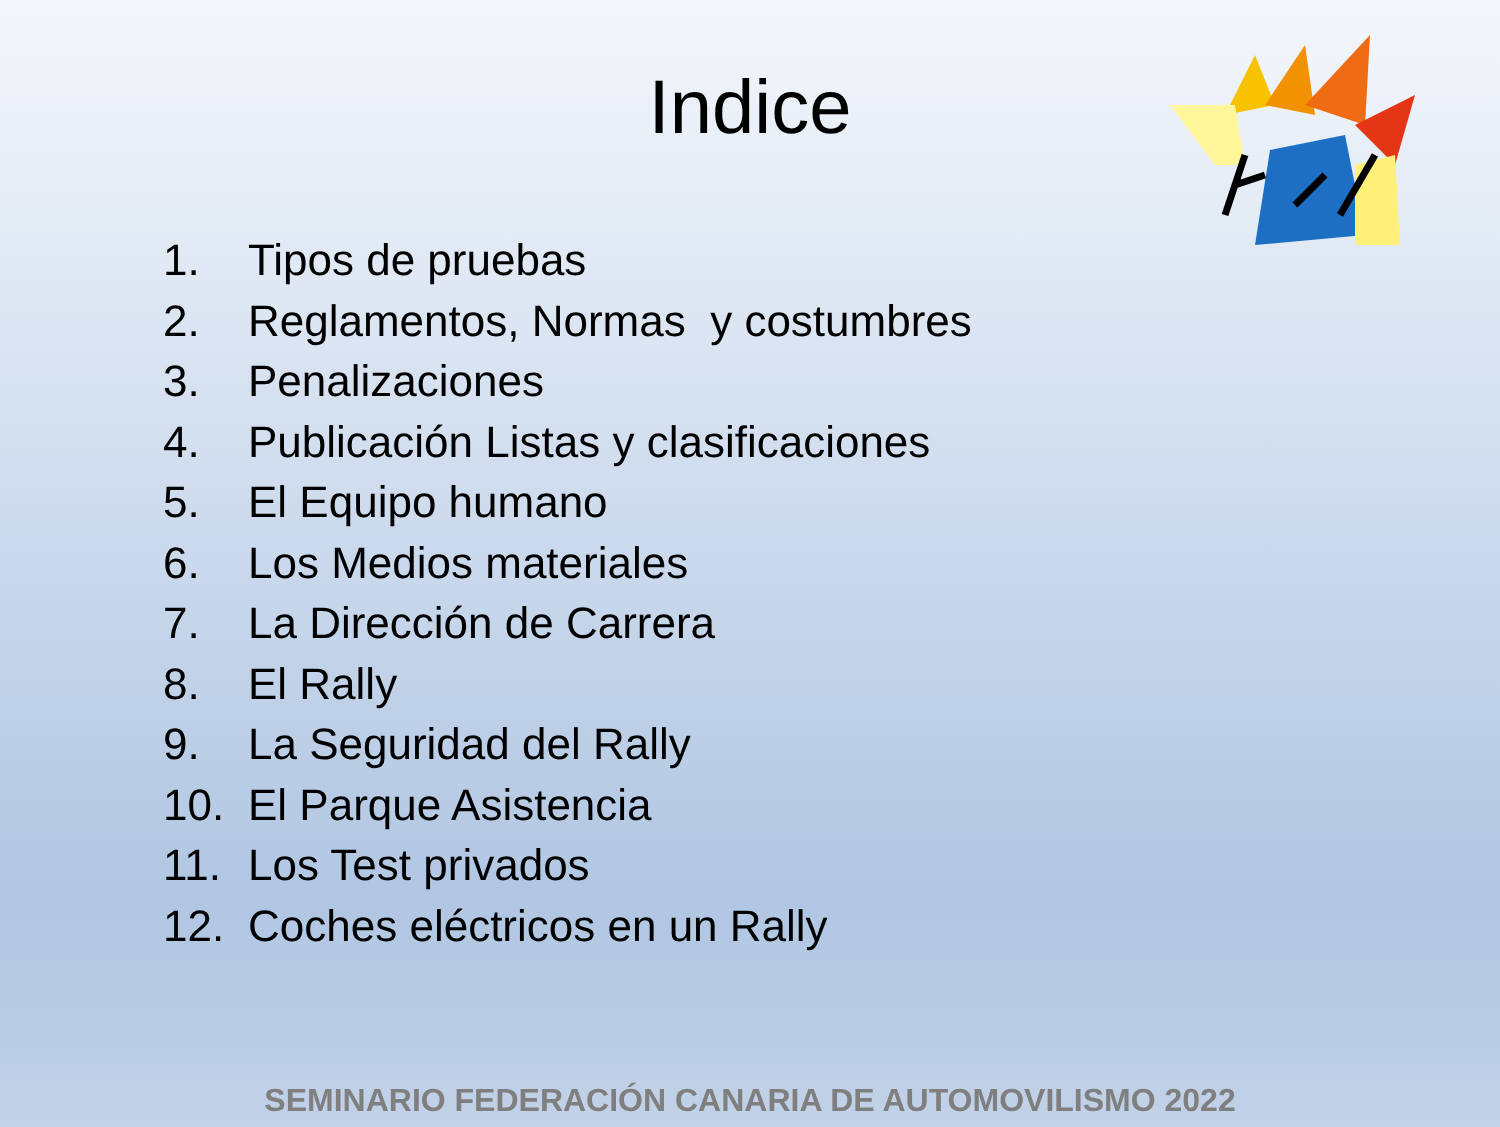Indice
1. Tipos de pruebas
2. Reglamentos, Normas y costumbres
3. Penalizaciones
4. Publicación Listas y clasificaciones
5. El Equipo humano
6. Los Medios materiales
7. La Dirección de Carrera
8. El Rally
9. La Seguridad del Rally
10. El Parque Asistencia
11. Los Test privados
12. Coches eléctricos en un Rally
SEMINARIO FEDERACIÓN CANARIA DE AUTOMOVILISMO 2022